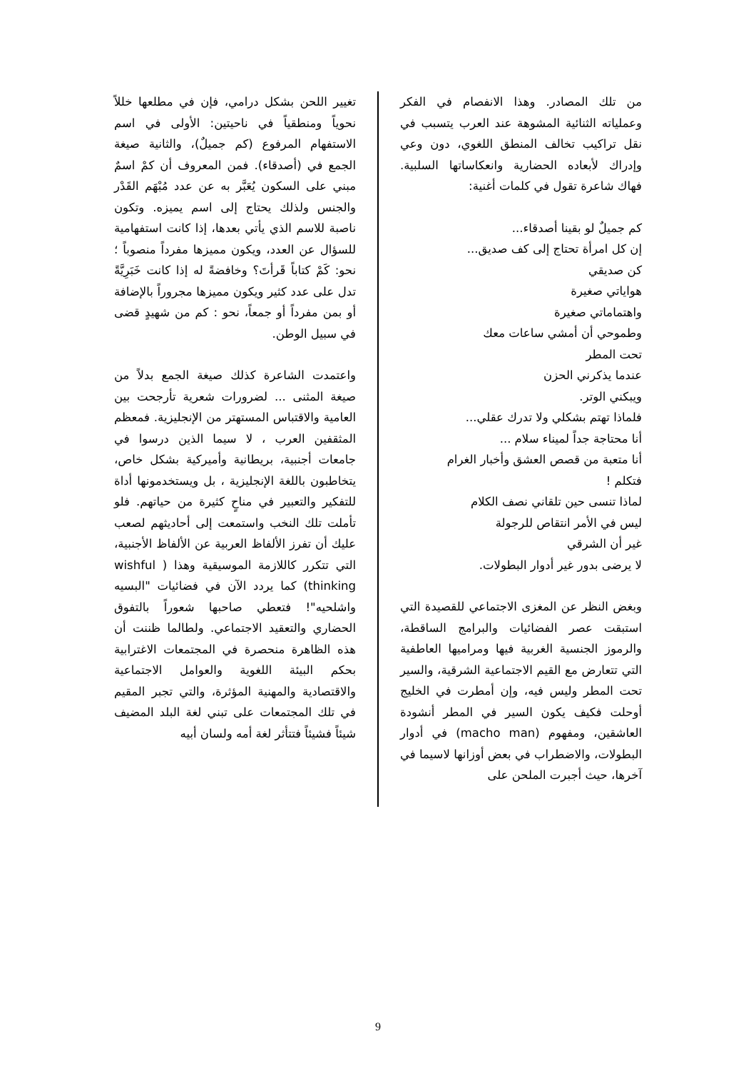من تلك المصادر. وهذا الانفصام في الفكر وعملياته الثنائية المشوهة عند العرب يتسبب في نقل تراكيب تخالف المنطق اللغوي، دون وعي وإدراك لأبعاده الحضارية وانعكاساتها السلبية. فهاك شاعرة تقول في كلمات أغنية:
كم جميلٌ لو بقينا أصدقاء...
إن كل امرأة تحتاج إلى كف صديق...
كن صديقي
هواياتي صغيرة
واهتماماتي صغيرة
وطموحي أن أمشي ساعات معك
تحت المطر
عندما يذكرني الحزن
ويبكني الوتر.
فلماذا تهتم بشكلي ولا تدرك عقلي...
أنا محتاجة جداً لميناء سلام ...
أنا متعبة من قصص العشق وأخبار الغرام
فتكلم !
لماذا تنسى حين تلقاني نصف الكلام
ليس في الأمر انتقاص للرجولة
غير أن الشرقي
لا يرضى بدور غير أدوار البطولات.
وبغض النظر عن المغزى الاجتماعي للقصيدة التي استبقت عصر الفضائيات والبرامج الساقطة، والرموز الجنسية الغربية فيها ومراميها العاطفية التي تتعارض مع القيم الاجتماعية الشرقية، والسير تحت المطر وليس فيه، وإن أمطرت في الخليج أوحلت فكيف يكون السير في المطر أنشودة العاشقين، ومفهوم (macho man) في أدوار البطولات، والاضطراب في بعض أوزانها لاسيما في آخرها، حيث أجبرت الملحن على
تغيير اللحن بشكل درامي، فإن في مطلعها خللاً نحوياً ومنطقياً في ناحيتين: الأولى في اسم الاستفهام المرفوع (كم جميلٌ)، والثانية صيغة الجمع في (أصدقاء). فمن المعروف أن كمْ اسمٌ مبني على السكون يُعَبَّر به عن عدد مُبْهَم القَدْر والجنس ولذلك يحتاج إلى اسم يميزه. وتكون ناصبة للاسم الذي يأتي بعدها، إذا كانت استفهامية للسؤال عن العدد، ويكون مميزها مفرداً منصوباً ؛ نحو: كَمْ كتاباً قَرأتَ؟ وخافضةً له إذا كانت خَبَرِيَّةً تدل على عدد كثير ويكون مميزها مجروراً بالإضافة أو بمن مفرداً أو جمعاً، نحو : كم من شهيدٍ قضى في سبيل الوطن.
واعتمدت الشاعرة كذلك صيغة الجمع بدلاً من صيغة المثنى ... لضرورات شعرية تأرجحت بين العامية والاقتباس المستهتر من الإنجليزية. فمعظم المثقفين العرب ، لا سيما الذين درسوا في جامعات أجنبية، بريطانية وأميركية بشكل خاص، يتخاطبون باللغة الإنجليزية ، بل ويستخدمونها أداة للتفكير والتعبير في مناحٍ كثيرة من حياتهم. فلو تأملت تلك النخب واستمعت إلى أحاديثهم لصعب عليك أن تفرز الألفاظ العربية عن الألفاظ الأجنبية، التي تتكرر كاللازمة الموسيقية وهذا ( wishful thinking) كما يردد الآن في فضائيات "البسيه واشلحيه"! فتعطي صاحبها شعوراً بالتفوق الحضاري والتعقيد الاجتماعي. ولطالما ظننت أن هذه الظاهرة منحصرة في المجتمعات الاغترابية بحكم البيئة اللغوية والعوامل الاجتماعية والاقتصادية والمهنية المؤثرة، والتي تجبر المقيم في تلك المجتمعات على تبني لغة البلد المضيف شيئاً فشيئاً فتتأثر لغة أمه ولسان أبيه
9